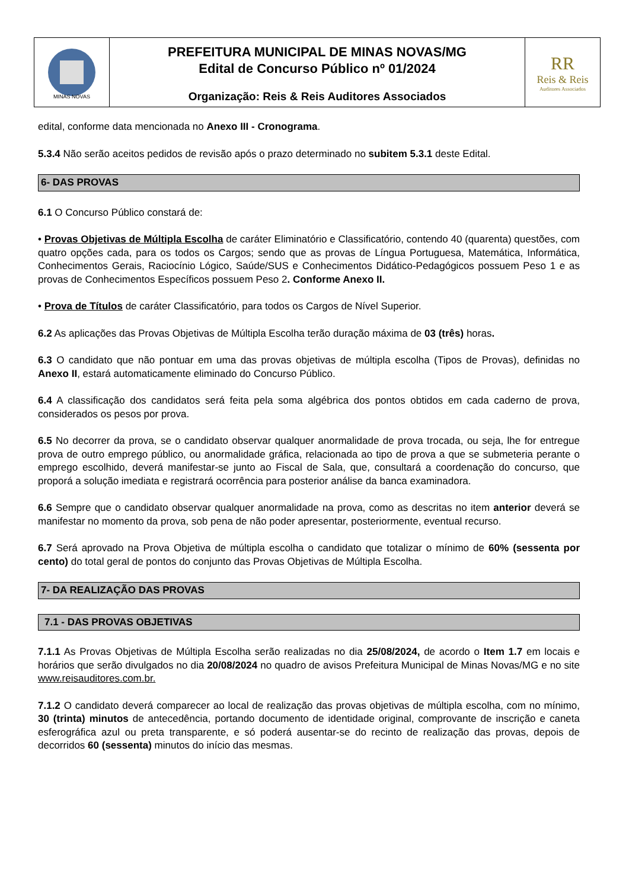MINAS NOVAS
PREFEITURA MUNICIPAL DE MINAS NOVAS/MG
Edital de Concurso Público nº 01/2024
Organização: Reis & Reis Auditores Associados
RR
Reis & Reis
Auditores Associados
edital, conforme data mencionada no Anexo III - Cronograma.
5.3.4 Não serão aceitos pedidos de revisão após o prazo determinado no subitem 5.3.1 deste Edital.
6- DAS PROVAS
6.1 O Concurso Público constará de:
• Provas Objetivas de Múltipla Escolha de caráter Eliminatório e Classificatório, contendo 40 (quarenta) questões, com quatro opções cada, para os todos os Cargos; sendo que as provas de Língua Portuguesa, Matemática, Informática, Conhecimentos Gerais, Raciocínio Lógico, Saúde/SUS e Conhecimentos Didático-Pedagógicos possuem Peso 1 e as provas de Conhecimentos Específicos possuem Peso 2. Conforme Anexo II.
• Prova de Títulos de caráter Classificatório, para todos os Cargos de Nível Superior.
6.2 As aplicações das Provas Objetivas de Múltipla Escolha terão duração máxima de 03 (três) horas.
6.3 O candidato que não pontuar em uma das provas objetivas de múltipla escolha (Tipos de Provas), definidas no Anexo II, estará automaticamente eliminado do Concurso Público.
6.4 A classificação dos candidatos será feita pela soma algébrica dos pontos obtidos em cada caderno de prova, considerados os pesos por prova.
6.5 No decorrer da prova, se o candidato observar qualquer anormalidade de prova trocada, ou seja, lhe for entregue prova de outro emprego público, ou anormalidade gráfica, relacionada ao tipo de prova a que se submeteria perante o emprego escolhido, deverá manifestar-se junto ao Fiscal de Sala, que, consultará a coordenação do concurso, que proporá a solução imediata e registrará ocorrência para posterior análise da banca examinadora.
6.6 Sempre que o candidato observar qualquer anormalidade na prova, como as descritas no item anterior deverá se manifestar no momento da prova, sob pena de não poder apresentar, posteriormente, eventual recurso.
6.7 Será aprovado na Prova Objetiva de múltipla escolha o candidato que totalizar o mínimo de 60% (sessenta por cento) do total geral de pontos do conjunto das Provas Objetivas de Múltipla Escolha.
7- DA REALIZAÇÃO DAS PROVAS
7.1 - DAS PROVAS OBJETIVAS
7.1.1 As Provas Objetivas de Múltipla Escolha serão realizadas no dia 25/08/2024, de acordo o Item 1.7 em locais e horários que serão divulgados no dia 20/08/2024 no quadro de avisos Prefeitura Municipal de Minas Novas/MG e no site www.reisauditores.com.br.
7.1.2 O candidato deverá comparecer ao local de realização das provas objetivas de múltipla escolha, com no mínimo, 30 (trinta) minutos de antecedência, portando documento de identidade original, comprovante de inscrição e caneta esferográfica azul ou preta transparente, e só poderá ausentar-se do recinto de realização das provas, depois de decorridos 60 (sessenta) minutos do início das mesmas.